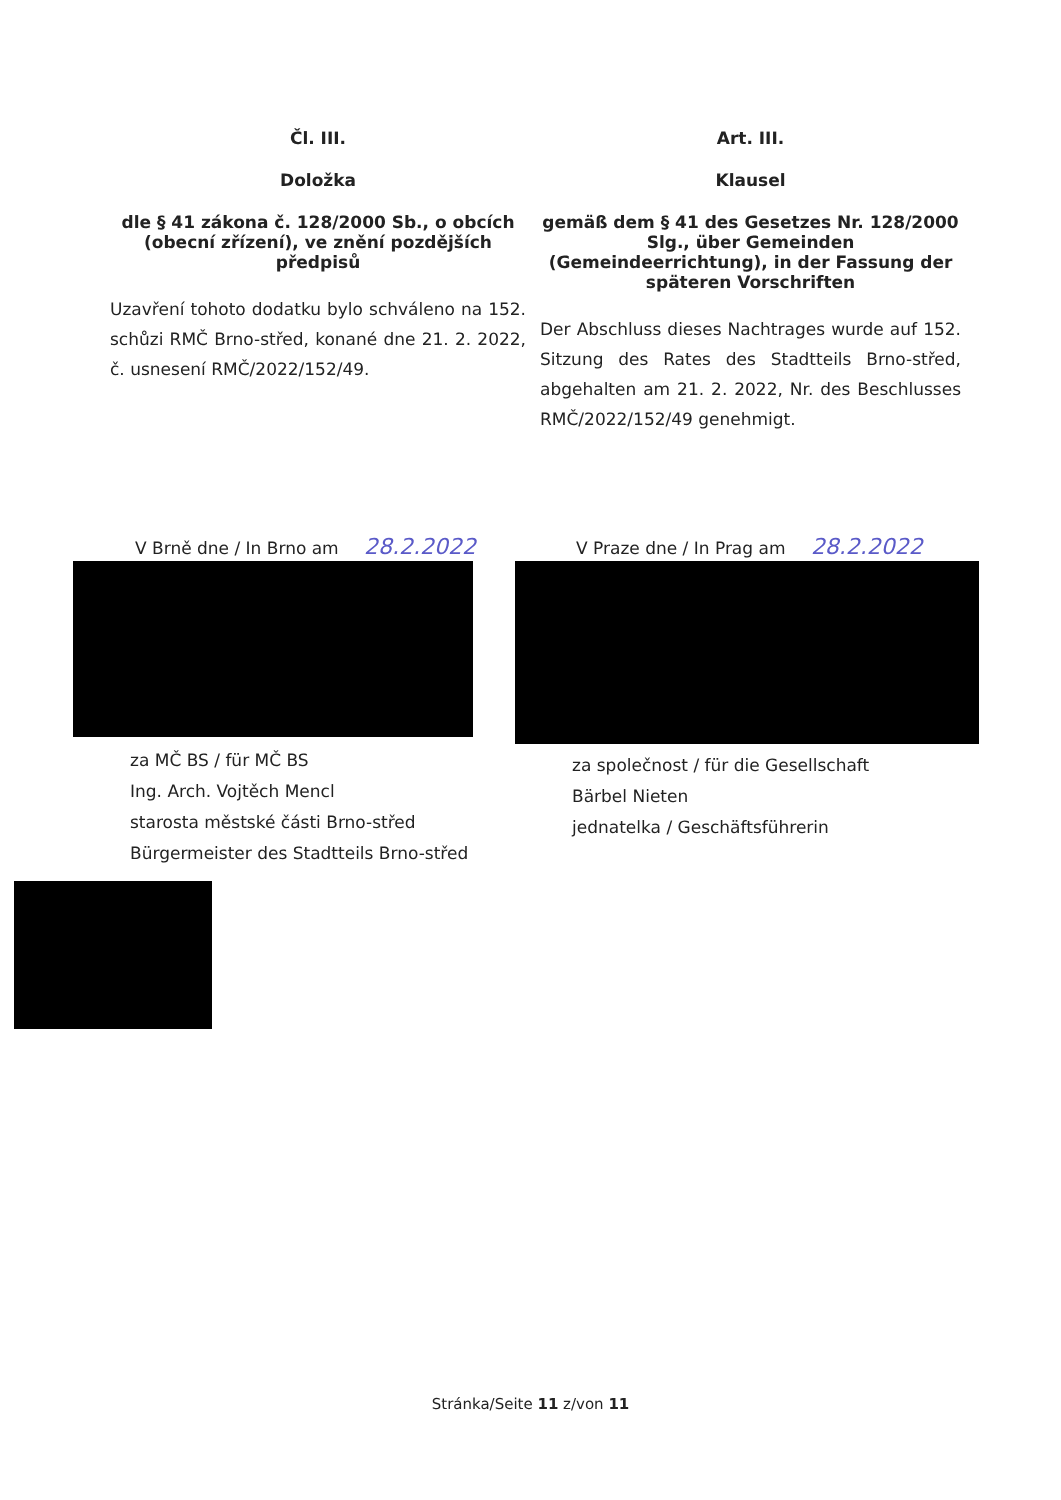Čl. III.
Doložka
dle § 41 zákona č. 128/2000 Sb., o obcích (obecní zřízení), ve znění pozdějších předpisů
Uzavření tohoto dodatku bylo schváleno na 152. schůzi RMČ Brno-střed, konané dne 21. 2. 2022, č. usnesení RMČ/2022/152/49.
Art. III.
Klausel
gemäß dem § 41 des Gesetzes Nr. 128/2000 Slg., über Gemeinden (Gemeindeerrichtung), in der Fassung der späteren Vorschriften
Der Abschluss dieses Nachtrages wurde auf 152. Sitzung des Rates des Stadtteils Brno-střed, abgehalten am 21. 2. 2022, Nr. des Beschlusses RMČ/2022/152/49 genehmigt.
V Brně dne / In Brno am 28.2.2022
za MČ BS / für MČ BS
Ing. Arch. Vojtěch Mencl
starosta městské části Brno-střed
Bürgermeister des Stadtteils Brno-střed
V Praze dne / In Prag am 28.2.2022
za společnost / für die Gesellschaft
Bärbel Nieten
jednatelka / Geschäftsführerin
Stránka/Seite 11 z/von 11